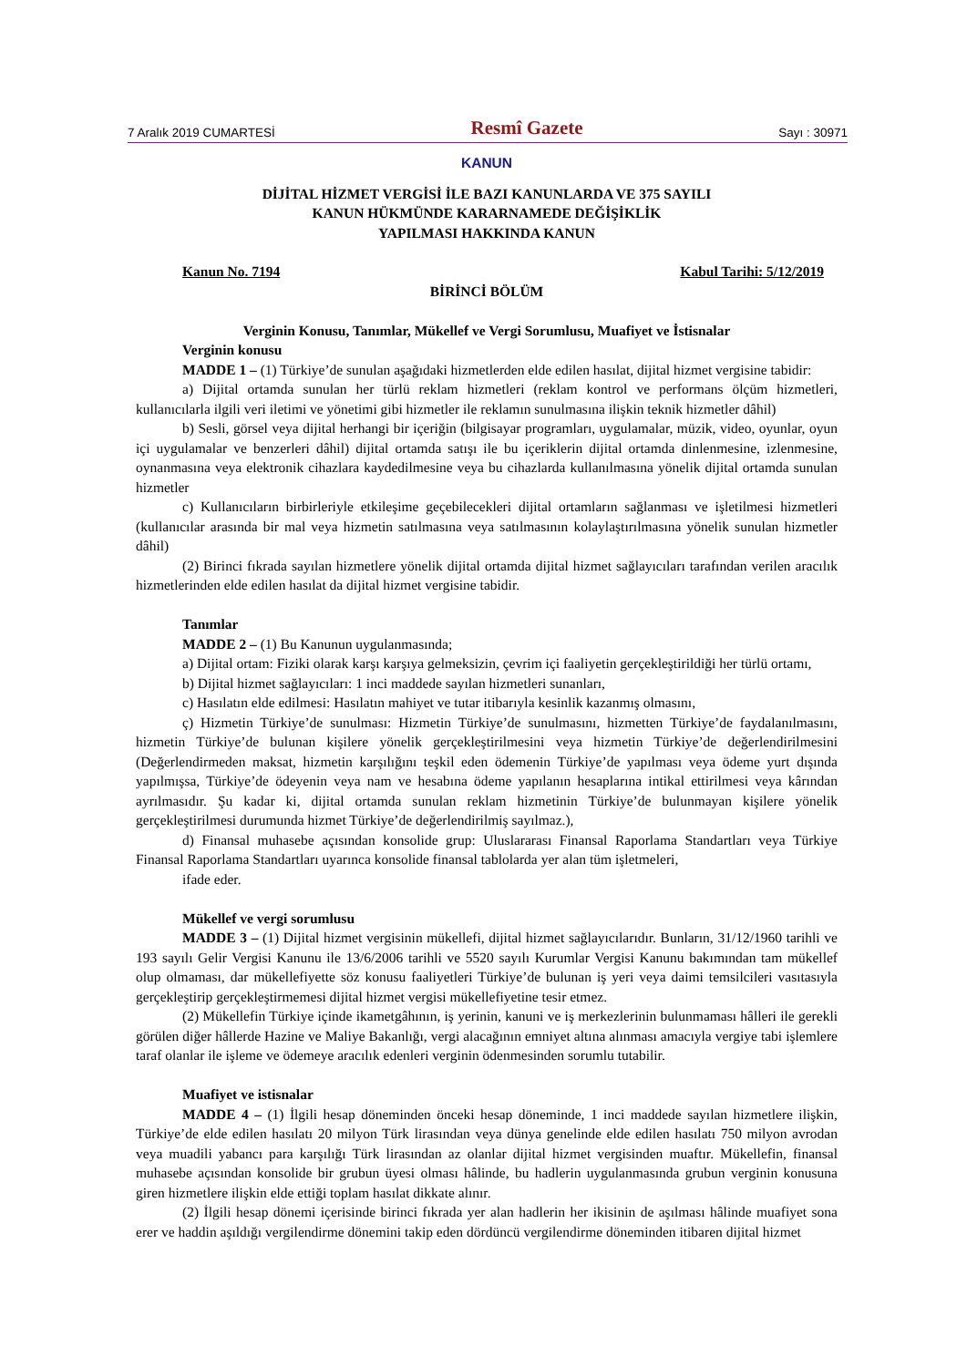7 Aralık 2019 CUMARTESİ Resmî Gazete Sayı : 30971
KANUN
DİJİTAL HİZMET VERGİSİ İLE BAZI KANUNLARDA VE 375 SAYILI
KANUN HÜKMÜNDE KARARNAMEDE DEĞİŞİKLİK
YAPILMASI HAKKINDA KANUN
Kanun No. 7194 Kabul Tarihi: 5/12/2019
BİRİNCİ BÖLÜM
Verginin Konusu, Tanımlar, Mükellef ve Vergi Sorumlusu, Muafiyet ve İstisnalar
Verginin konusu
MADDE 1 – (1) Türkiye’de sunulan aşağıdaki hizmetlerden elde edilen hasılat, dijital hizmet vergisine tabidir:
a) Dijital ortamda sunulan her türlü reklam hizmetleri (reklam kontrol ve performans ölçüm hizmetleri, kullanıcılarla ilgili veri iletimi ve yönetimi gibi hizmetler ile reklamın sunulmasına ilişkin teknik hizmetler dâhil)
b) Sesli, görsel veya dijital herhangi bir içeriğin (bilgisayar programları, uygulamalar, müzik, video, oyunlar, oyun içi uygulamalar ve benzerleri dâhil) dijital ortamda satışı ile bu içeriklerin dijital ortamda dinlenmesine, izlenmesine, oynanmasına veya elektronik cihazlara kaydedilmesine veya bu cihazlarda kullanılmasına yönelik dijital ortamda sunulan hizmetler
c) Kullanıcıların birbirleriyle etkileşime geçebilecekleri dijital ortamların sağlanması ve işletilmesi hizmetleri (kullanıcılar arasında bir mal veya hizmetin satılmasına veya satılmasının kolaylaştırılmasına yönelik sunulan hizmetler dâhil)
(2) Birinci fıkrada sayılan hizmetlere yönelik dijital ortamda dijital hizmet sağlayıcıları tarafından verilen aracılık hizmetlerinden elde edilen hasılat da dijital hizmet vergisine tabidir.
Tanımlar
MADDE 2 – (1) Bu Kanunun uygulanmasında;
a) Dijital ortam: Fiziki olarak karşı karşıya gelmeksizin, çevrim içi faaliyetin gerçekleştirildiği her türlü ortamı,
b) Dijital hizmet sağlayıcıları: 1 inci maddede sayılan hizmetleri sunanları,
c) Hasılatın elde edilmesi: Hasılatın mahiyet ve tutar itibarıyla kesinlik kazanmış olmasını,
ç) Hizmetin Türkiye’de sunulması: Hizmetin Türkiye’de sunulmasını, hizmetten Türkiye’de faydalanılmasını, hizmetin Türkiye’de bulunan kişilere yönelik gerçekleştirilmesini veya hizmetin Türkiye’de değerlendirilmesini (Değerlendirmeden maksat, hizmetin karşılığını teşkil eden ödemenin Türkiye’de yapılması veya ödeme yurt dışında yapılmışsa, Türkiye’de ödeyenin veya nam ve hesabına ödeme yapılanın hesaplarına intikal ettirilmesi veya kârından ayrılmasıdır. Şu kadar ki, dijital ortamda sunulan reklam hizmetinin Türkiye’de bulunmayan kişilere yönelik gerçekleştirilmesi durumunda hizmet Türkiye’de değerlendirilmiş sayılmaz.),
d) Finansal muhasebe açısından konsolide grup: Uluslararası Finansal Raporlama Standartları veya Türkiye Finansal Raporlama Standartları uyarınca konsolide finansal tablolarda yer alan tüm işletmeleri,
ifade eder.
Mükellef ve vergi sorumlusu
MADDE 3 – (1) Dijital hizmet vergisinin mükellefi, dijital hizmet sağlayıcılarıdır. Bunların, 31/12/1960 tarihli ve 193 sayılı Gelir Vergisi Kanunu ile 13/6/2006 tarihli ve 5520 sayılı Kurumlar Vergisi Kanunu bakımından tam mükellef olup olmaması, dar mükellefiyette söz konusu faaliyetleri Türkiye’de bulunan iş yeri veya daimi temsilcileri vasıtasıyla gerçekleştirip gerçekleştirmemesi dijital hizmet vergisi mükellefiyetine tesir etmez.
(2) Mükellefin Türkiye içinde ikametgâhının, iş yerinin, kanuni ve iş merkezlerinin bulunmaması hâlleri ile gerekli görülen diğer hâllerde Hazine ve Maliye Bakanlığı, vergi alacağının emniyet altına alınması amacıyla vergiye tabi işlemlere taraf olanlar ile işleme ve ödemeye aracılık edenleri verginin ödenmesinden sorumlu tutabilir.
Muafiyet ve istisnalar
MADDE 4 – (1) İlgili hesap döneminden önceki hesap döneminde, 1 inci maddede sayılan hizmetlere ilişkin, Türkiye’de elde edilen hasılatı 20 milyon Türk lirasından veya dünya genelinde elde edilen hasılatı 750 milyon avrodan veya muadili yabancı para karşılığı Türk lirasından az olanlar dijital hizmet vergisinden muaftır. Mükellefin, finansal muhasebe açısından konsolide bir grubun üyesi olması hâlinde, bu hadlerin uygulanmasında grubun verginin konusuna giren hizmetlere ilişkin elde ettiği toplam hasılat dikkate alınır.
(2) İlgili hesap dönemi içerisinde birinci fıkrada yer alan hadlerin her ikisinin de aşılması hâlinde muafiyet sona erer ve haddin aşıldığı vergilendirme dönemini takip eden dördüncü vergilendirme döneminden itibaren dijital hizmet